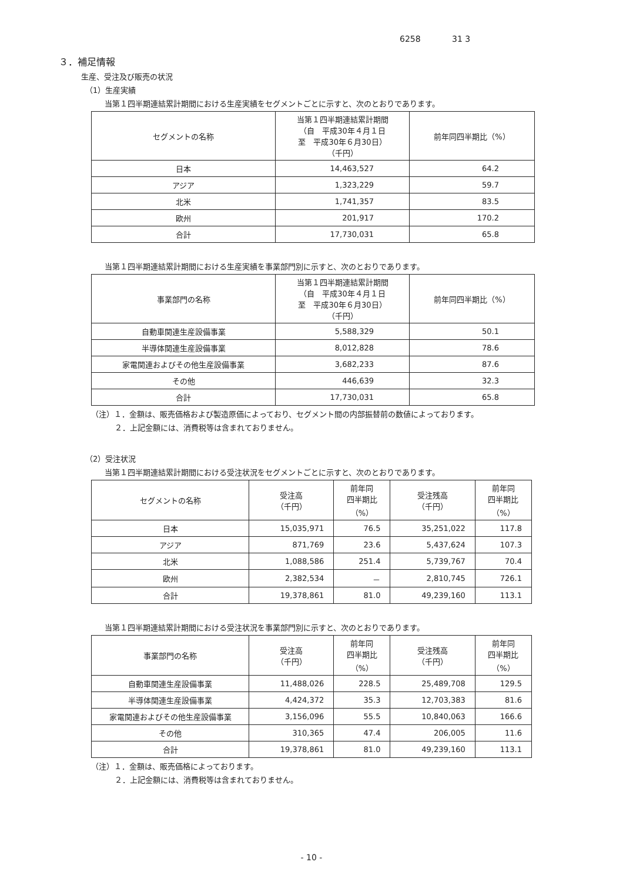6258 31 3
３．補足情報
生産、受注及び販売の状況
（1）生産実績
当第１四半期連結累計期間における生産実績をセグメントごとに示すと、次のとおりであります。
| セグメントの名称 | 当第１四半期連結累計期間 （自 平成30年４月１日 至 平成30年６月30日） （千円） | 前年同四半期比（%） |
| --- | --- | --- |
| 日本 | 14,463,527 | 64.2 |
| アジア | 1,323,229 | 59.7 |
| 北米 | 1,741,357 | 83.5 |
| 欧州 | 201,917 | 170.2 |
| 合計 | 17,730,031 | 65.8 |
当第１四半期連結累計期間における生産実績を事業部門別に示すと、次のとおりであります。
| 事業部門の名称 | 当第１四半期連結累計期間 （自 平成30年４月１日 至 平成30年６月30日） （千円） | 前年同四半期比（%） |
| --- | --- | --- |
| 自動車関連生産設備事業 | 5,588,329 | 50.1 |
| 半導体関連生産設備事業 | 8,012,828 | 78.6 |
| 家電関連およびその他生産設備事業 | 3,682,233 | 87.6 |
| その他 | 446,639 | 32.3 |
| 合計 | 17,730,031 | 65.8 |
（注）１．金額は、販売価格および製造原価によっており、セグメント間の内部振替前の数値によっております。
２．上記金額には、消費税等は含まれておりません。
（2）受注状況
当第１四半期連結累計期間における受注状況をセグメントごとに示すと、次のとおりであります。
| セグメントの名称 | 受注高 （千円） | 前年同 四半期比 （%） | 受注残高 （千円） | 前年同 四半期比 （%） |
| --- | --- | --- | --- | --- |
| 日本 | 15,035,971 | 76.5 | 35,251,022 | 117.8 |
| アジア | 871,769 | 23.6 | 5,437,624 | 107.3 |
| 北米 | 1,088,586 | 251.4 | 5,739,767 | 70.4 |
| 欧州 | 2,382,534 | － | 2,810,745 | 726.1 |
| 合計 | 19,378,861 | 81.0 | 49,239,160 | 113.1 |
当第１四半期連結累計期間における受注状況を事業部門別に示すと、次のとおりであります。
| 事業部門の名称 | 受注高 （千円） | 前年同 四半期比 （%） | 受注残高 （千円） | 前年同 四半期比 （%） |
| --- | --- | --- | --- | --- |
| 自動車関連生産設備事業 | 11,488,026 | 228.5 | 25,489,708 | 129.5 |
| 半導体関連生産設備事業 | 4,424,372 | 35.3 | 12,703,383 | 81.6 |
| 家電関連およびその他生産設備事業 | 3,156,096 | 55.5 | 10,840,063 | 166.6 |
| その他 | 310,365 | 47.4 | 206,005 | 11.6 |
| 合計 | 19,378,861 | 81.0 | 49,239,160 | 113.1 |
（注）１．金額は、販売価格によっております。
２．上記金額には、消費税等は含まれておりません。
- 10 -